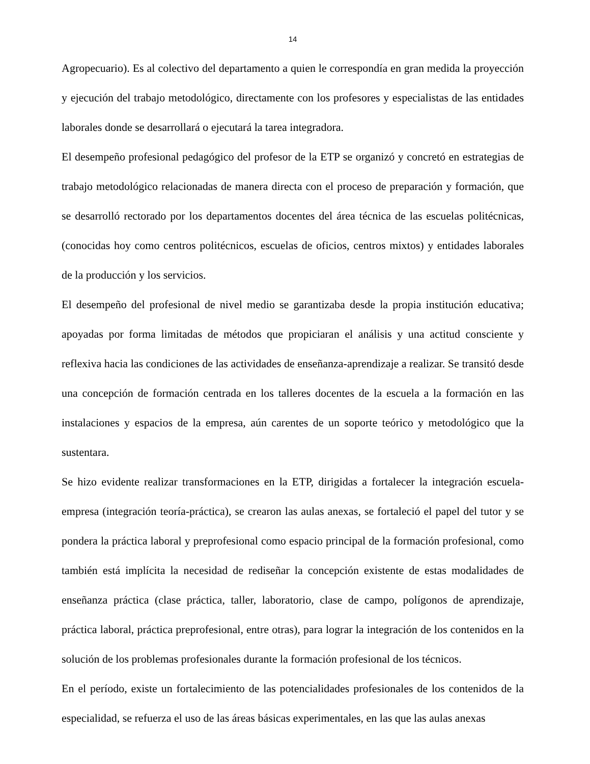14
Agropecuario). Es al colectivo del departamento a quien le correspondía en gran medida la proyección y ejecución del trabajo metodológico, directamente con los profesores y especialistas de las entidades laborales donde se desarrollará o ejecutará la tarea integradora.
El desempeño profesional pedagógico del profesor de la ETP se organizó y concretó en estrategias de trabajo metodológico relacionadas de manera directa con el proceso de preparación y formación, que se desarrolló rectorado por los departamentos docentes del área técnica de las escuelas politécnicas, (conocidas hoy como centros politécnicos, escuelas de oficios, centros mixtos) y entidades laborales de la producción y los servicios.
El desempeño del profesional de nivel medio se garantizaba desde la propia institución educativa; apoyadas por forma limitadas de métodos que propiciaran el análisis y una actitud consciente y reflexiva hacia las condiciones de las actividades de enseñanza-aprendizaje a realizar. Se transitó desde una concepción de formación centrada en los talleres docentes de la escuela a la formación en las instalaciones y espacios de la empresa, aún carentes de un soporte teórico y metodológico que la sustentara.
Se hizo evidente realizar transformaciones en la ETP, dirigidas a fortalecer la integración escuela-empresa (integración teoría-práctica), se crearon las aulas anexas, se fortaleció el papel del tutor y se pondera la práctica laboral y preprofesional como espacio principal de la formación profesional, como también está implícita la necesidad de rediseñar la concepción existente de estas modalidades de enseñanza práctica (clase práctica, taller, laboratorio, clase de campo, polígonos de aprendizaje, práctica laboral, práctica preprofesional, entre otras), para lograr la integración de los contenidos en la solución de los problemas profesionales durante la formación profesional de los técnicos.
En el período, existe un fortalecimiento de las potencialidades profesionales de los contenidos de la especialidad, se refuerza el uso de las áreas básicas experimentales, en las que las aulas anexas